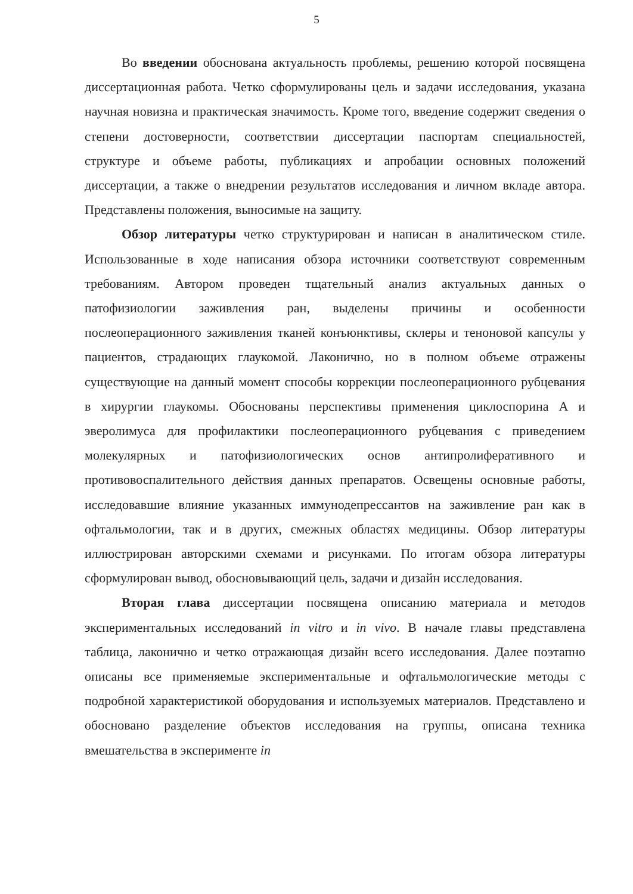5
Во введении обоснована актуальность проблемы, решению которой посвящена диссертационная работа. Четко сформулированы цель и задачи исследования, указана научная новизна и практическая значимость. Кроме того, введение содержит сведения о степени достоверности, соответствии диссертации паспортам специальностей, структуре и объеме работы, публикациях и апробации основных положений диссертации, а также о внедрении результатов исследования и личном вкладе автора. Представлены положения, выносимые на защиту.
Обзор литературы четко структурирован и написан в аналитическом стиле. Использованные в ходе написания обзора источники соответствуют современным требованиям. Автором проведен тщательный анализ актуальных данных о патофизиологии заживления ран, выделены причины и особенности послеоперационного заживления тканей конъюнктивы, склеры и теноновой капсулы у пациентов, страдающих глаукомой. Лаконично, но в полном объеме отражены существующие на данный момент способы коррекции послеоперационного рубцевания в хирургии глаукомы. Обоснованы перспективы применения циклоспорина А и эверолимуса для профилактики послеоперационного рубцевания с приведением молекулярных и патофизиологических основ антипролиферативного и противовоспалительного действия данных препаратов. Освещены основные работы, исследовавшие влияние указанных иммунодепрессантов на заживление ран как в офтальмологии, так и в других, смежных областях медицины. Обзор литературы иллюстрирован авторскими схемами и рисунками. По итогам обзора литературы сформулирован вывод, обосновывающий цель, задачи и дизайн исследования.
Вторая глава диссертации посвящена описанию материала и методов экспериментальных исследований in vitro и in vivo. В начале главы представлена таблица, лаконично и четко отражающая дизайн всего исследования. Далее поэтапно описаны все применяемые экспериментальные и офтальмологические методы с подробной характеристикой оборудования и используемых материалов. Представлено и обосновано разделение объектов исследования на группы, описана техника вмешательства в эксперименте in